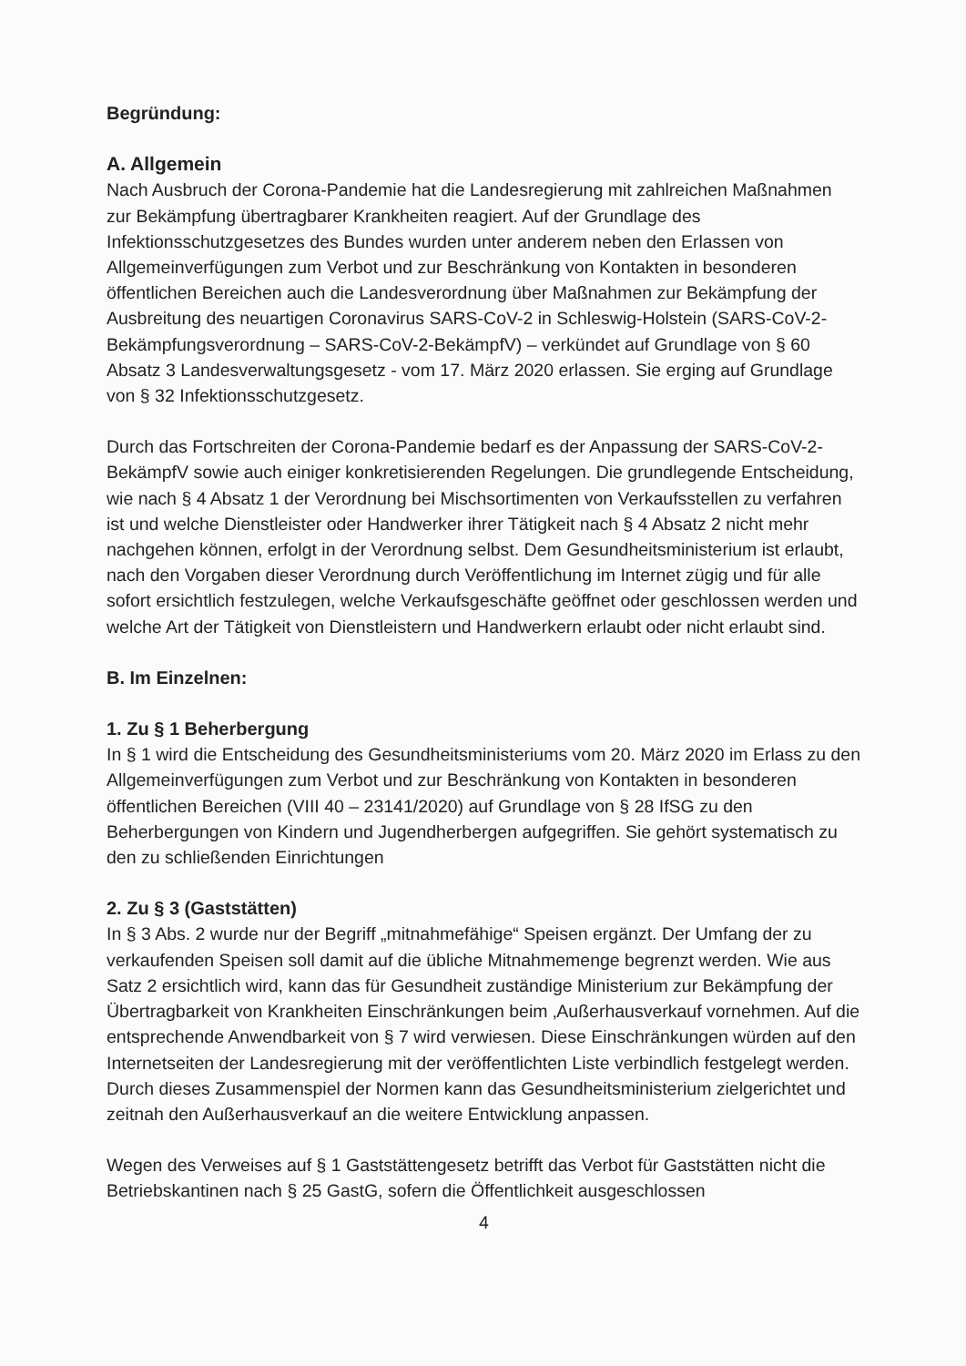Begründung:
A. Allgemein
Nach Ausbruch der Corona-Pandemie hat die Landesregierung mit zahlreichen Maßnahmen zur Bekämpfung übertragbarer Krankheiten reagiert. Auf der Grundlage des Infektionsschutzgesetzes des Bundes wurden unter anderem neben den Erlassen von Allgemeinverfügungen zum Verbot und zur Beschränkung von Kontakten in besonderen öffentlichen Bereichen auch die Landesverordnung über Maßnahmen zur Bekämpfung der Ausbreitung des neuartigen Coronavirus SARS-CoV-2 in Schleswig-Holstein (SARS-CoV-2-Bekämpfungsverordnung – SARS-CoV-2-BekämpfV) – verkündet auf Grundlage von § 60 Absatz 3 Landesverwaltungsgesetz - vom 17. März 2020 erlassen. Sie erging auf Grundlage von § 32 Infektionsschutzgesetz.
Durch das Fortschreiten der Corona-Pandemie bedarf es der Anpassung der SARS-CoV-2-BekämpfV sowie auch einiger konkretisierenden Regelungen. Die grundlegende Entscheidung, wie nach § 4 Absatz 1 der Verordnung bei Mischsortimenten von Verkaufsstellen zu verfahren ist und welche Dienstleister oder Handwerker ihrer Tätigkeit nach § 4 Absatz 2 nicht mehr nachgehen können, erfolgt in der Verordnung selbst. Dem Gesundheitsministerium ist erlaubt, nach den Vorgaben dieser Verordnung durch Veröffentlichung im Internet zügig und für alle sofort ersichtlich festzulegen, welche Verkaufsgeschäfte geöffnet oder geschlossen werden und welche Art der Tätigkeit von Dienstleistern und Handwerkern erlaubt oder nicht erlaubt sind.
B. Im Einzelnen:
1. Zu § 1 Beherbergung
In § 1 wird die Entscheidung des Gesundheitsministeriums vom 20. März 2020 im Erlass zu den Allgemeinverfügungen zum Verbot und zur Beschränkung von Kontakten in besonderen öffentlichen Bereichen (VIII 40 – 23141/2020) auf Grundlage von § 28 IfSG zu den Beherbergungen von Kindern und Jugendherbergen aufgegriffen. Sie gehört systematisch zu den zu schließenden Einrichtungen
2. Zu § 3 (Gaststätten)
In § 3 Abs. 2 wurde nur der Begriff „mitnahmefähige“ Speisen ergänzt. Der Umfang der zu verkaufenden Speisen soll damit auf die übliche Mitnahmemenge begrenzt werden. Wie aus Satz 2 ersichtlich wird, kann das für Gesundheit zuständige Ministerium zur Bekämpfung der Übertragbarkeit von Krankheiten Einschränkungen beim ‚Außerhausverkauf vornehmen. Auf die entsprechende Anwendbarkeit von § 7 wird verwiesen. Diese Einschränkungen würden auf den Internetseiten der Landesregierung mit der veröffentlichten Liste verbindlich festgelegt werden. Durch dieses Zusammenspiel der Normen kann das Gesundheitsministerium zielgerichtet und zeitnah den Außerhausverkauf an die weitere Entwicklung anpassen.
Wegen des Verweises auf § 1 Gaststättengesetz betrifft das Verbot für Gaststätten nicht die Betriebskantinen nach § 25 GastG, sofern die Öffentlichkeit ausgeschlossen
4